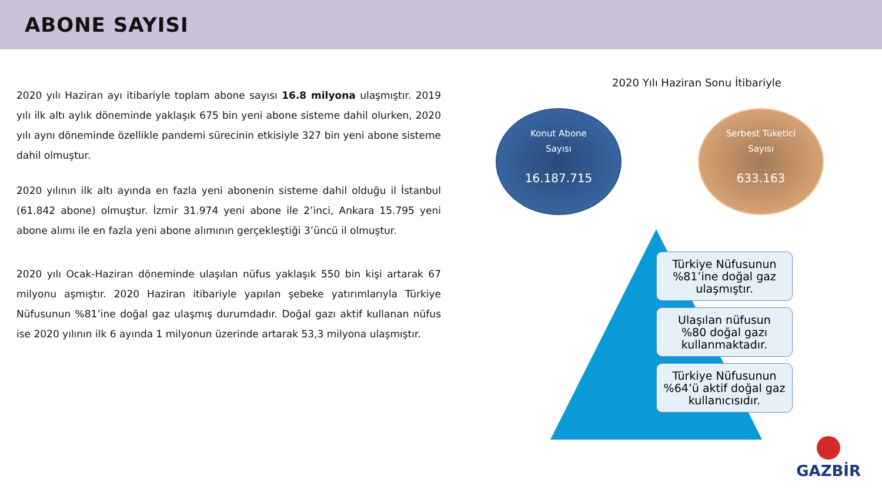ABONE SAYISI
2020 yılı Haziran ayı itibariyle toplam abone sayısı 16.8 milyona ulaşmıştır. 2019 yılı ilk altı aylık döneminde yaklaşık 675 bin yeni abone sisteme dahil olurken, 2020 yılı aynı döneminde özellikle pandemi sürecinin etkisiyle 327 bin yeni abone sisteme dahil olmuştur.
2020 yılının ilk altı ayında en fazla yeni abonenin sisteme dahil olduğu il İstanbul (61.842 abone) olmuştur. İzmir 31.974 yeni abone ile 2’inci, Ankara 15.795 yeni abone alımı ile en fazla yeni abone alımının gerçekleştiği 3’üncü il olmuştur.
2020 yılı Ocak-Haziran döneminde ulaşılan nüfus yaklaşık 550 bin kişi artarak 67 milyonu aşmıştır. 2020 Haziran itibariyle yapılan şebeke yatırımlarıyla Türkiye Nüfusunun %81’ine doğal gaz ulaşmış durumdadır. Doğal gazı aktif kullanan nüfus ise 2020 yılının ilk 6 ayında 1 milyonun üzerinde artarak 53,3 milyona ulaşmıştır.
2020 Yılı Haziran Sonu İtibariyle
Konut Abone
Sayısı
16.187.715
Serbest Tüketici
Sayısı
633.163
Türkiye Nüfusunun
%81’ine doğal gaz
ulaşmıştır.
Ulaşılan nüfusun
%80 doğal gazı
kullanmaktadır.
Türkiye Nüfusunun
%64’ü aktif doğal gaz
kullanıcısıdır.
GAZBİR